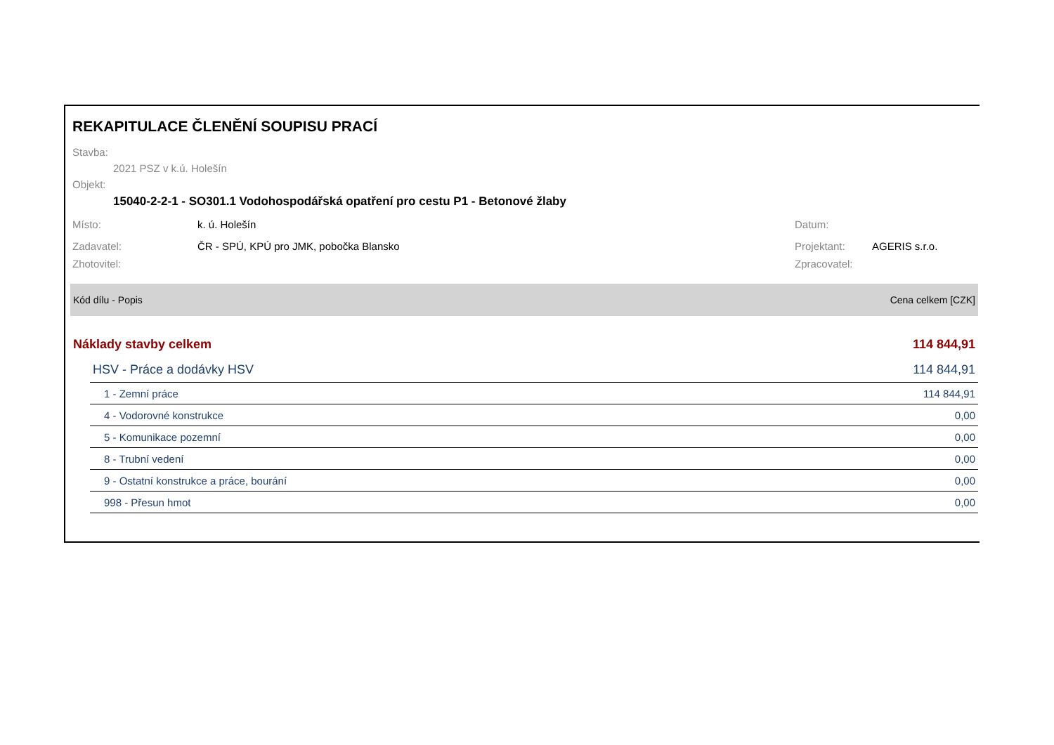REKAPITULACE ČLENĚNÍ SOUPISU PRACÍ
Stavba:
2021 PSZ v k.ú. Holešín
Objekt:
15040-2-2-1 - SO301.1 Vodohospodářská opatření pro cestu P1 - Betonové žlaby
Místo: k. ú. Holešín Datum:
Zadavatel: ČR - SPÚ, KPÚ pro JMK, pobočka Blansko Projektant: AGERIS s.r.o.
Zhotovitel: Zpracovatel:
Kód dílu - Popis Cena celkem [CZK]
| Náklady stavby celkem | 114 844,91 |
| HSV - Práce a dodávky HSV | 114 844,91 |
| 1 - Zemní práce | 114 844,91 |
| 4 - Vodorovné konstrukce | 0,00 |
| 5 - Komunikace pozemní | 0,00 |
| 8 - Trubní vedení | 0,00 |
| 9 - Ostatní konstrukce a práce, bourání | 0,00 |
| 998 - Přesun hmot | 0,00 |